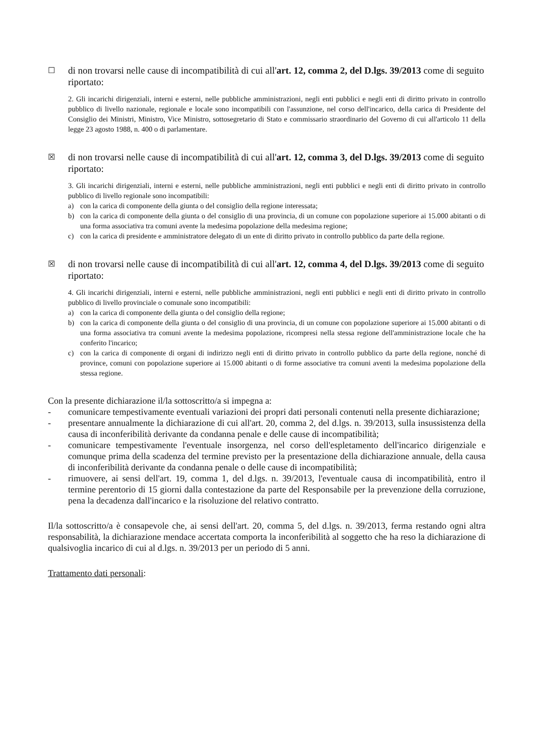☐
di non trovarsi nelle cause di incompatibilità di cui all'art. 12, comma 2, del D.lgs. 39/2013 come di seguito riportato:
2. Gli incarichi dirigenziali, interni e esterni, nelle pubbliche amministrazioni, negli enti pubblici e negli enti di diritto privato in controllo pubblico di livello nazionale, regionale e locale sono incompatibili con l'assunzione, nel corso dell'incarico, della carica di Presidente del Consiglio dei Ministri, Ministro, Vice Ministro, sottosegretario di Stato e commissario straordinario del Governo di cui all'articolo 11 della legge 23 agosto 1988, n. 400 o di parlamentare.
☒
di non trovarsi nelle cause di incompatibilità di cui all'art. 12, comma 3, del D.lgs. 39/2013 come di seguito riportato:
3. Gli incarichi dirigenziali, interni e esterni, nelle pubbliche amministrazioni, negli enti pubblici e negli enti di diritto privato in controllo pubblico di livello regionale sono incompatibili:
a) con la carica di componente della giunta o del consiglio della regione interessata;
b) con la carica di componente della giunta o del consiglio di una provincia, di un comune con popolazione superiore ai 15.000 abitanti o di una forma associativa tra comuni avente la medesima popolazione della medesima regione;
c) con la carica di presidente e amministratore delegato di un ente di diritto privato in controllo pubblico da parte della regione.
☒
di non trovarsi nelle cause di incompatibilità di cui all'art. 12, comma 4, del D.lgs. 39/2013 come di seguito riportato:
4. Gli incarichi dirigenziali, interni e esterni, nelle pubbliche amministrazioni, negli enti pubblici e negli enti di diritto privato in controllo pubblico di livello provinciale o comunale sono incompatibili:
a) con la carica di componente della giunta o del consiglio della regione;
b) con la carica di componente della giunta o del consiglio di una provincia, di un comune con popolazione superiore ai 15.000 abitanti o di una forma associativa tra comuni avente la medesima popolazione, ricompresi nella stessa regione dell'amministrazione locale che ha conferito l'incarico;
c) con la carica di componente di organi di indirizzo negli enti di diritto privato in controllo pubblico da parte della regione, nonché di province, comuni con popolazione superiore ai 15.000 abitanti o di forme associative tra comuni aventi la medesima popolazione della stessa regione.
Con la presente dichiarazione il/la sottoscritto/a si impegna a:
- comunicare tempestivamente eventuali variazioni dei propri dati personali contenuti nella presente dichiarazione;
- presentare annualmente la dichiarazione di cui all'art. 20, comma 2, del d.lgs. n. 39/2013, sulla insussistenza della causa di inconferibilità derivante da condanna penale e delle cause di incompatibilità;
- comunicare tempestivamente l'eventuale insorgenza, nel corso dell'espletamento dell'incarico dirigenziale e comunque prima della scadenza del termine previsto per la presentazione della dichiarazione annuale, della causa di inconferibilità derivante da condanna penale o delle cause di incompatibilità;
- rimuovere, ai sensi dell'art. 19, comma 1, del d.lgs. n. 39/2013, l'eventuale causa di incompatibilità, entro il termine perentorio di 15 giorni dalla contestazione da parte del Responsabile per la prevenzione della corruzione, pena la decadenza dall'incarico e la risoluzione del relativo contratto.
Il/la sottoscritto/a è consapevole che, ai sensi dell'art. 20, comma 5, del d.lgs. n. 39/2013, ferma restando ogni altra responsabilità, la dichiarazione mendace accertata comporta la inconferibilità al soggetto che ha reso la dichiarazione di qualsivoglia incarico di cui al d.lgs. n. 39/2013 per un periodo di 5 anni.
Trattamento dati personali: